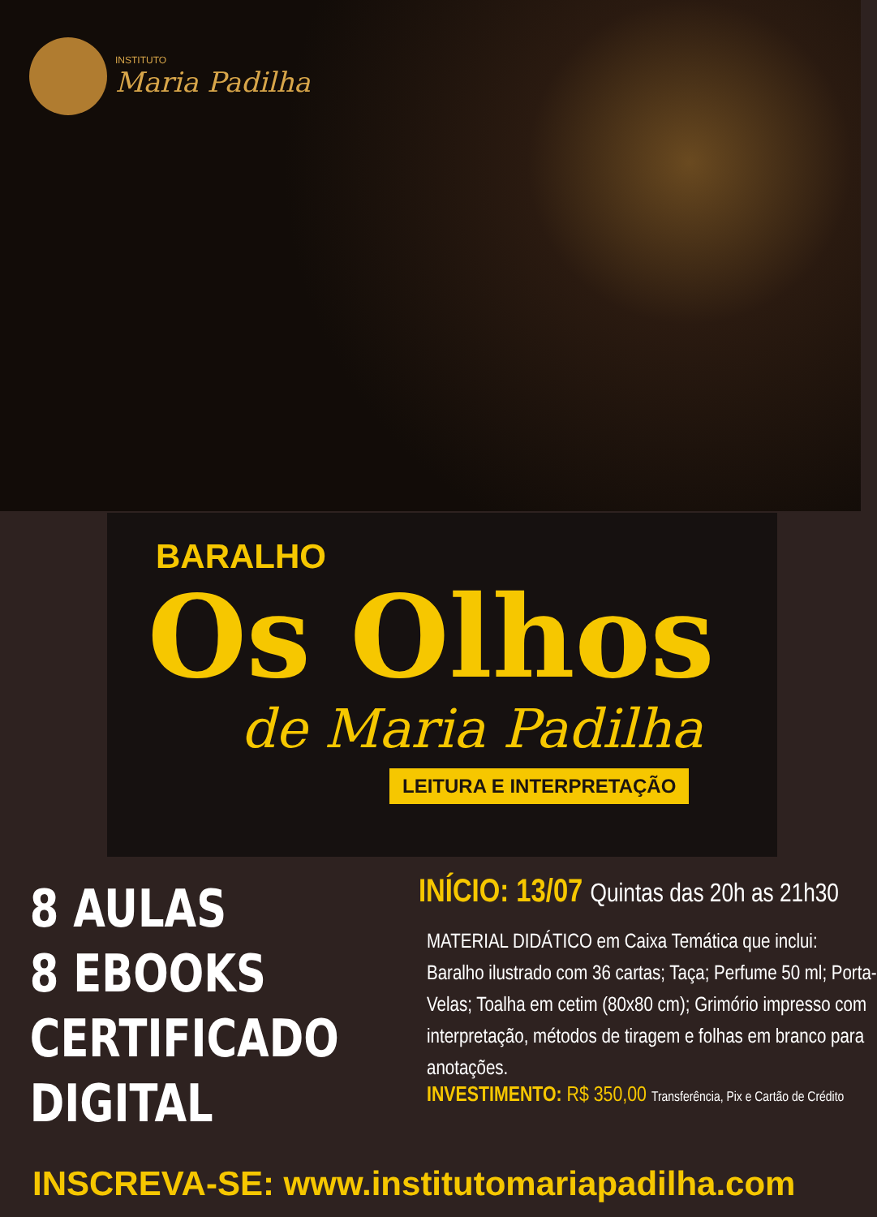INSTITUTO
Maria Padilha
BARALHO
Os Olhos
de Maria Padilha
LEITURA E INTERPRETAÇÃO
8 AULAS
8 EBOOKS
CERTIFICADO
DIGITAL
INÍCIO: 13/07 Quintas das 20h as 21h30
MATERIAL DIDÁTICO em Caixa Temática que inclui: Baralho ilustrado com 36 cartas; Taça; Perfume 50 ml; Porta-Velas; Toalha em cetim (80x80 cm); Grimório impresso com interpretação, métodos de tiragem e folhas em branco para anotações.
INVESTIMENTO: R$ 350,00 Transferência, Pix e Cartão de Crédito
INSCREVA-SE: www.institutomariapadilha.com